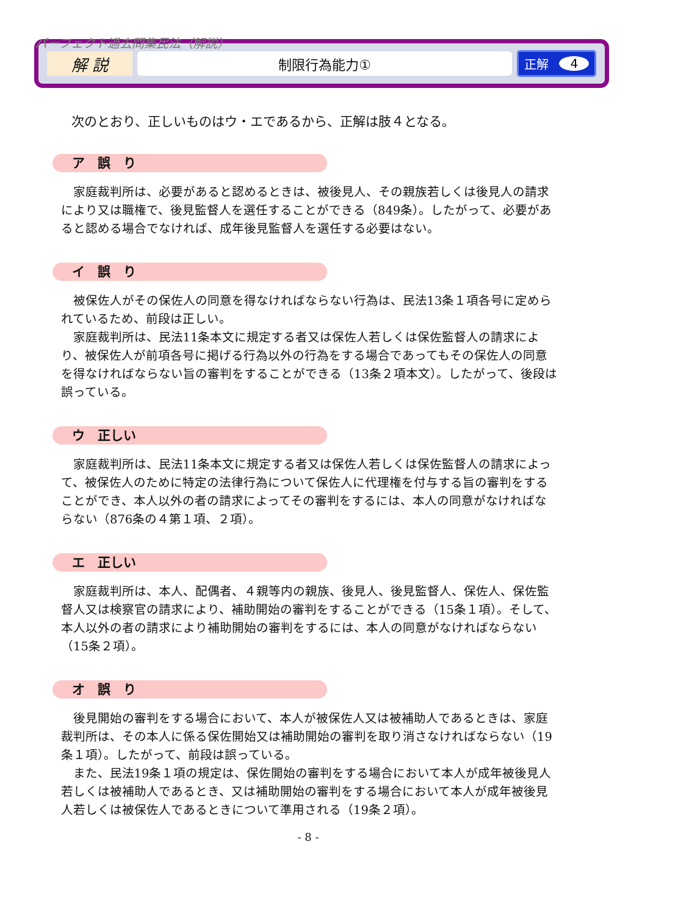パーフェクト過去問集民法（解説）
解 説
制限行為能力①
正解 4
次のとおり、正しいものはウ・エであるから、正解は肢４となる。
ア　誤　り
家庭裁判所は、必要があると認めるときは、被後見人、その親族若しくは後見人の請求により又は職権で、後見監督人を選任することができる（849条）。したがって、必要があると認める場合でなければ、成年後見監督人を選任する必要はない。
イ　誤　り
被保佐人がその保佐人の同意を得なければならない行為は、民法13条１項各号に定められているため、前段は正しい。
家庭裁判所は、民法11条本文に規定する者又は保佐人若しくは保佐監督人の請求により、被保佐人が前項各号に掲げる行為以外の行為をする場合であってもその保佐人の同意を得なければならない旨の審判をすることができる（13条２項本文）。したがって、後段は誤っている。
ウ　正しい
家庭裁判所は、民法11条本文に規定する者又は保佐人若しくは保佐監督人の請求によって、被保佐人のために特定の法律行為について保佐人に代理権を付与する旨の審判をすることができ、本人以外の者の請求によってその審判をするには、本人の同意がなければならない（876条の４第１項、２項）。
エ　正しい
家庭裁判所は、本人、配偶者、４親等内の親族、後見人、後見監督人、保佐人、保佐監督人又は検察官の請求により、補助開始の審判をすることができる（15条１項）。そして、本人以外の者の請求により補助開始の審判をするには、本人の同意がなければならない（15条２項）。
オ　誤　り
後見開始の審判をする場合において、本人が被保佐人又は被補助人であるときは、家庭裁判所は、その本人に係る保佐開始又は補助開始の審判を取り消さなければならない（19条１項）。したがって、前段は誤っている。
また、民法19条１項の規定は、保佐開始の審判をする場合において本人が成年被後見人若しくは被補助人であるとき、又は補助開始の審判をする場合において本人が成年被後見人若しくは被保佐人であるときについて準用される（19条２項）。
- 8 -